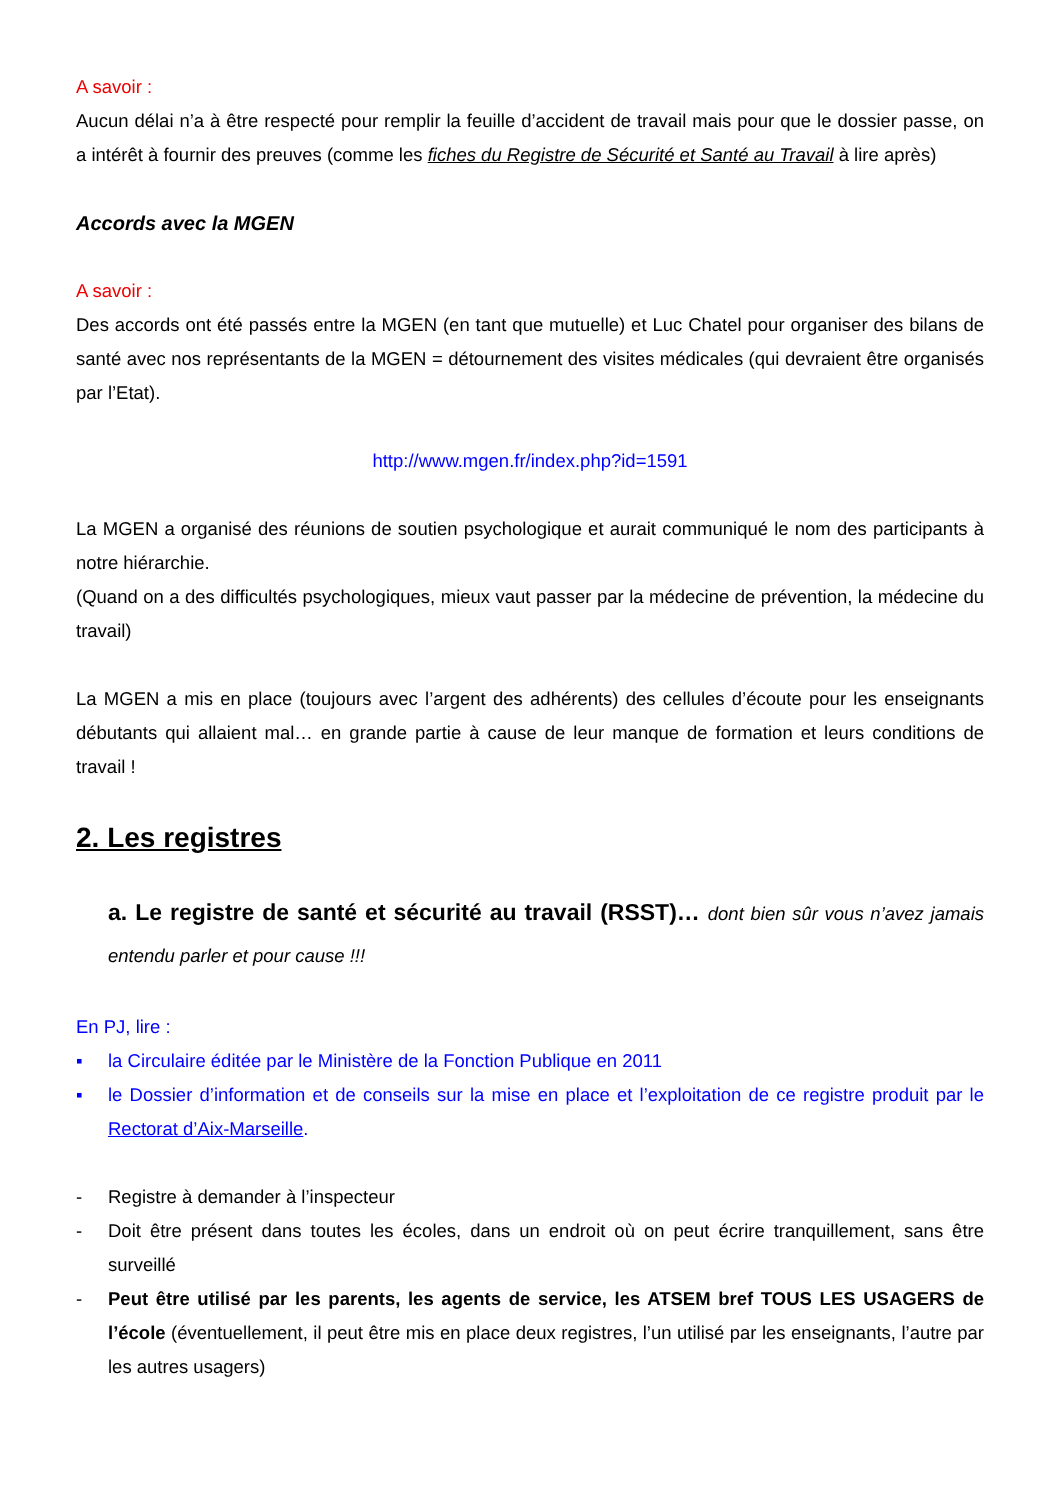A savoir :
Aucun délai n’a à être respecté pour remplir la feuille d’accident de travail mais pour que le dossier passe, on a intérêt à fournir des preuves (comme les fiches du Registre de Sécurité et Santé au Travail à lire après)
Accords avec la MGEN
A savoir :
Des accords ont été passés entre la MGEN (en tant que mutuelle) et Luc Chatel pour organiser des bilans de santé avec nos représentants de la MGEN = détournement des visites médicales (qui devraient être organisés par l’Etat).
http://www.mgen.fr/index.php?id=1591
La MGEN a organisé des réunions de soutien psychologique et aurait communiqué le nom des participants à notre hiérarchie.
(Quand on a des difficultés psychologiques, mieux vaut passer par la médecine de prévention, la médecine du travail)
La MGEN a mis en place (toujours avec l’argent des adhérents) des cellules d’écoute pour les enseignants débutants qui allaient mal… en grande partie à cause de leur manque de formation et leurs conditions de travail !
2. Les registres
a. Le registre de santé et sécurité au travail (RSST)… dont bien sûr vous n’avez jamais entendu parler et pour cause !!!
En PJ, lire :
▪ la Circulaire éditée par le Ministère de la Fonction Publique en 2011
▪ le Dossier d’information et de conseils sur la mise en place et l’exploitation de ce registre produit par le Rectorat d’Aix-Marseille.
- Registre à demander à l’inspecteur
- Doit être présent dans toutes les écoles, dans un endroit où on peut écrire tranquillement, sans être surveillé
- Peut être utilisé par les parents, les agents de service, les ATSEM bref TOUS LES USAGERS de l’école (éventuellement, il peut être mis en place deux registres, l’un utilisé par les enseignants, l’autre par les autres usagers)